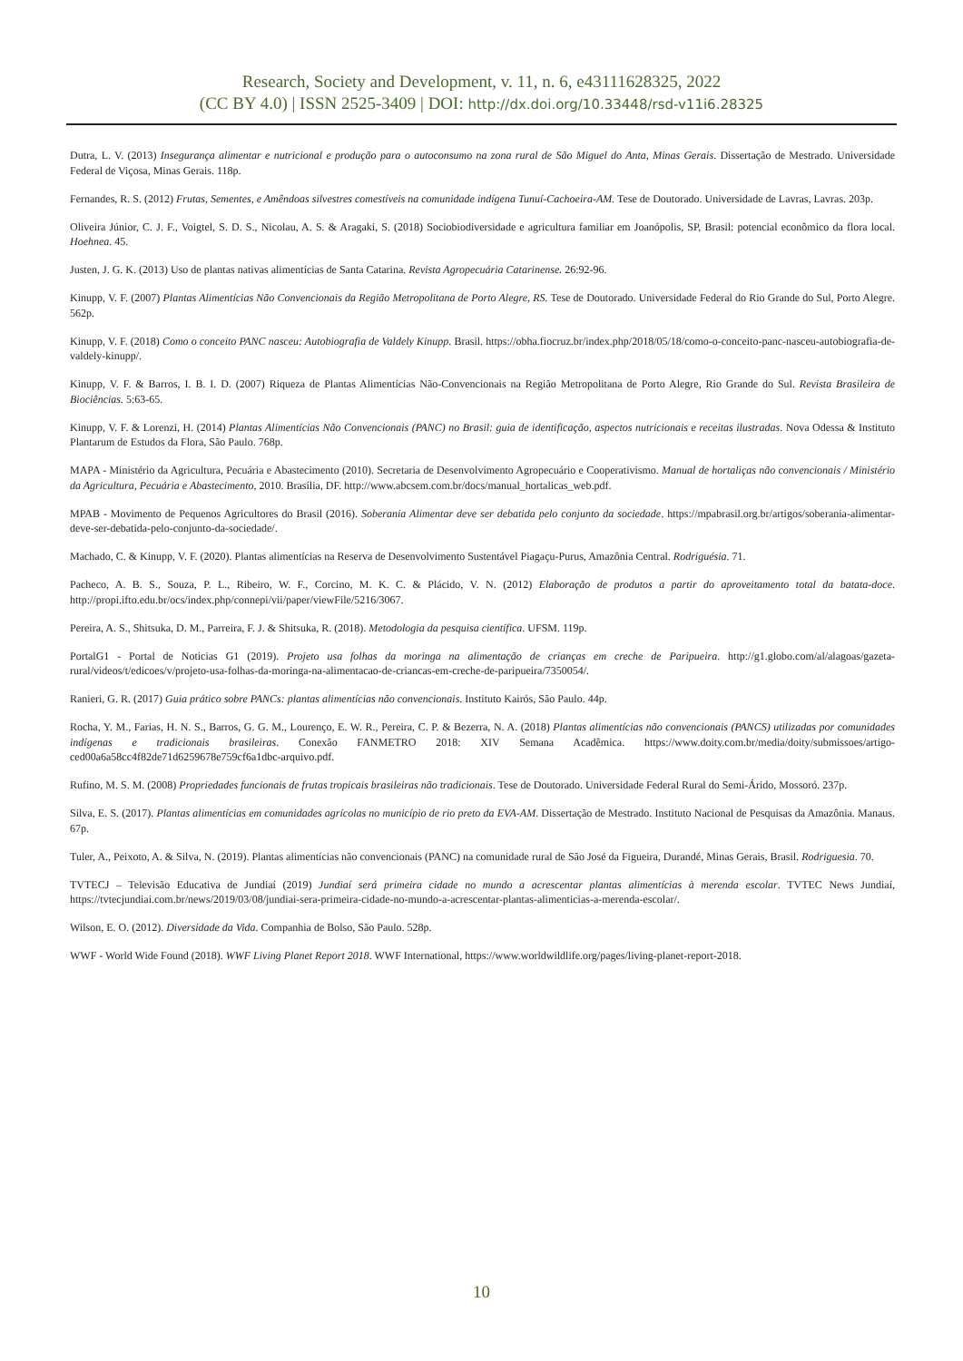Research, Society and Development, v. 11, n. 6, e43111628325, 2022
(CC BY 4.0) | ISSN 2525-3409 | DOI: http://dx.doi.org/10.33448/rsd-v11i6.28325
Dutra, L. V. (2013) Insegurança alimentar e nutricional e produção para o autoconsumo na zona rural de São Miguel do Anta, Minas Gerais. Dissertação de Mestrado. Universidade Federal de Viçosa, Minas Gerais. 118p.
Fernandes, R. S. (2012) Frutas, Sementes, e Amêndoas silvestres comestíveis na comunidade indígena Tunuí-Cachoeira-AM. Tese de Doutorado. Universidade de Lavras, Lavras. 203p.
Oliveira Júnior, C. J. F., Voigtel, S. D. S., Nicolau, A. S. & Aragaki, S. (2018) Sociobiodiversidade e agricultura familiar em Joanópolis, SP, Brasil: potencial econômico da flora local. Hoehnea. 45.
Justen, J. G. K. (2013) Uso de plantas nativas alimentícias de Santa Catarina. Revista Agropecuária Catarinense. 26:92-96.
Kinupp, V. F. (2007) Plantas Alimentícias Não Convencionais da Região Metropolitana de Porto Alegre, RS. Tese de Doutorado. Universidade Federal do Rio Grande do Sul, Porto Alegre. 562p.
Kinupp, V. F. (2018) Como o conceito PANC nasceu: Autobiografia de Valdely Kinupp. Brasil. https://obha.fiocruz.br/index.php/2018/05/18/como-o-conceito-panc-nasceu-autobiografia-de-valdely-kinupp/.
Kinupp, V. F. & Barros, I. B. I. D. (2007) Riqueza de Plantas Alimentícias Não-Convencionais na Região Metropolitana de Porto Alegre, Rio Grande do Sul. Revista Brasileira de Biociências. 5:63-65.
Kinupp, V. F. & Lorenzi, H. (2014) Plantas Alimentícias Não Convencionais (PANC) no Brasil: guia de identificação, aspectos nutricionais e receitas ilustradas. Nova Odessa & Instituto Plantarum de Estudos da Flora, São Paulo. 768p.
MAPA - Ministério da Agricultura, Pecuária e Abastecimento (2010). Secretaria de Desenvolvimento Agropecuário e Cooperativismo. Manual de hortaliças não convencionais / Ministério da Agricultura, Pecuária e Abastecimento, 2010. Brasília, DF. http://www.abcsem.com.br/docs/manual_hortalicas_web.pdf.
MPAB - Movimento de Pequenos Agricultores do Brasil (2016). Soberania Alimentar deve ser debatida pelo conjunto da sociedade. https://mpabrasil.org.br/artigos/soberania-alimentar-deve-ser-debatida-pelo-conjunto-da-sociedade/.
Machado, C. & Kinupp, V. F. (2020). Plantas alimentícias na Reserva de Desenvolvimento Sustentável Piagaçu-Purus, Amazônia Central. Rodriguésia. 71.
Pacheco, A. B. S., Souza, P. L., Ribeiro, W. F., Corcino, M. K. C. & Plácido, V. N. (2012) Elaboração de produtos a partir do aproveitamento total da batata-doce. http://propi.ifto.edu.br/ocs/index.php/connepi/vii/paper/viewFile/5216/3067.
Pereira, A. S., Shitsuka, D. M., Parreira, F. J. & Shitsuka, R. (2018). Metodologia da pesquisa científica. UFSM. 119p.
PortalG1 - Portal de Noticias G1 (2019). Projeto usa folhas da moringa na alimentação de crianças em creche de Paripueira. http://g1.globo.com/al/alagoas/gazeta-rural/videos/t/edicoes/v/projeto-usa-folhas-da-moringa-na-alimentacao-de-criancas-em-creche-de-paripueira/7350054/.
Ranieri, G. R. (2017) Guia prático sobre PANCs: plantas alimentícias não convencionais. Instituto Kairós, São Paulo. 44p.
Rocha, Y. M., Farias, H. N. S., Barros, G. G. M., Lourenço, E. W. R., Pereira, C. P. & Bezerra, N. A. (2018) Plantas alimentícias não convencionais (PANCS) utilizadas por comunidades indígenas e tradicionais brasileiras. Conexão FANMETRO 2018: XIV Semana Acadêmica. https://www.doity.com.br/media/doity/submissoes/artigo-ced00a6a58cc4f82de71d6259678e759cf6a1dbc-arquivo.pdf.
Rufino, M. S. M. (2008) Propriedades funcionais de frutas tropicais brasileiras não tradicionais. Tese de Doutorado. Universidade Federal Rural do Semi-Árido, Mossoró. 237p.
Silva, E. S. (2017). Plantas alimentícias em comunidades agrícolas no município de rio preto da EVA-AM. Dissertação de Mestrado. Instituto Nacional de Pesquisas da Amazônia. Manaus. 67p.
Tuler, A., Peixoto, A. & Silva, N. (2019). Plantas alimentícias não convencionais (PANC) na comunidade rural de São José da Figueira, Durandé, Minas Gerais, Brasil. Rodriguesia. 70.
TVTECJ – Televisão Educativa de Jundiaí (2019) Jundiaí será primeira cidade no mundo a acrescentar plantas alimentícias à merenda escolar. TVTEC News Jundiaí, https://tvtecjundiai.com.br/news/2019/03/08/jundiai-sera-primeira-cidade-no-mundo-a-acrescentar-plantas-alimenticias-a-merenda-escolar/.
Wilson, E. O. (2012). Diversidade da Vida. Companhia de Bolso, São Paulo. 528p.
WWF - World Wide Found (2018). WWF Living Planet Report 2018. WWF International, https://www.worldwildlife.org/pages/living-planet-report-2018.
10